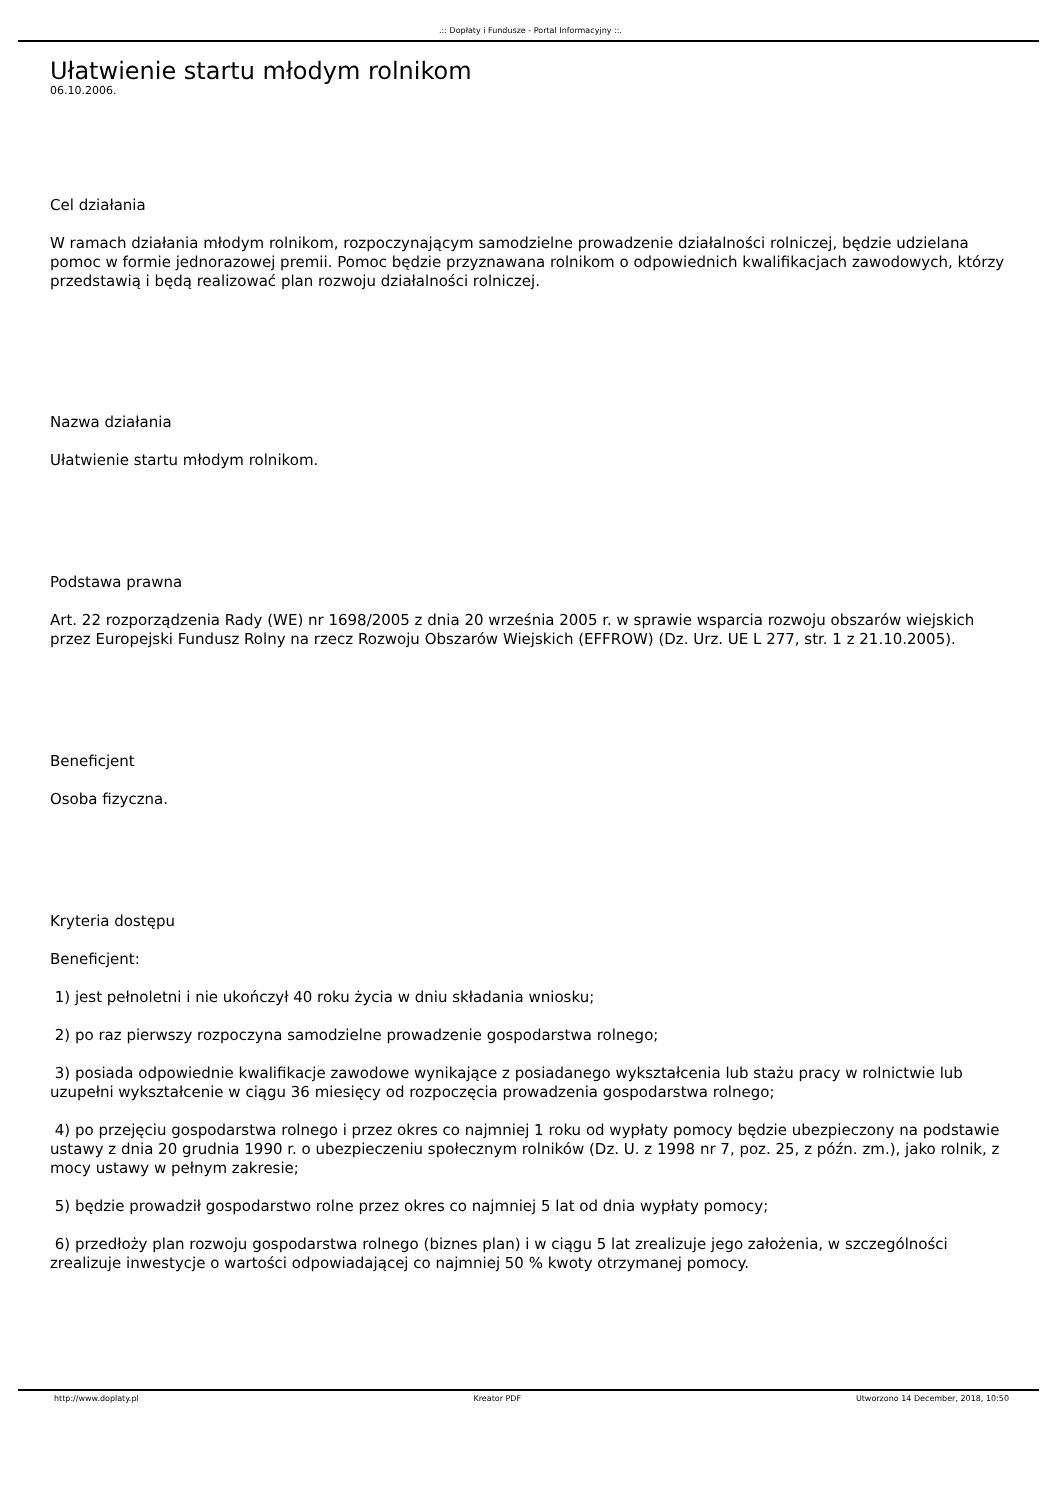.:: Dopłaty i Fundusze - Portal Informacyjny ::.
Ułatwienie startu młodym rolnikom
06.10.2006.
Cel działania
W ramach działania młodym rolnikom, rozpoczynającym samodzielne prowadzenie działalności rolniczej, będzie udzielana pomoc w formie jednorazowej premii. Pomoc będzie przyznawana rolnikom o odpowiednich kwalifikacjach zawodowych, którzy przedstawią i będą realizować plan rozwoju działalności rolniczej.
Nazwa działania
Ułatwienie startu młodym rolnikom.
Podstawa prawna
Art. 22 rozporządzenia Rady (WE) nr 1698/2005 z dnia 20 września 2005 r. w sprawie wsparcia rozwoju obszarów wiejskich przez Europejski Fundusz Rolny na rzecz Rozwoju Obszarów Wiejskich (EFFROW) (Dz. Urz. UE L 277, str. 1 z 21.10.2005).
Beneficjent
Osoba fizyczna.
Kryteria dostępu
Beneficjent:
1) jest pełnoletni i nie ukończył 40 roku życia w dniu składania wniosku;
2) po raz pierwszy rozpoczyna samodzielne prowadzenie gospodarstwa rolnego;
3) posiada odpowiednie kwalifikacje zawodowe wynikające z posiadanego wykształcenia lub stażu pracy w rolnictwie lub uzupełni wykształcenie w ciągu 36 miesięcy od rozpoczęcia prowadzenia gospodarstwa rolnego;
4) po przejęciu gospodarstwa rolnego i przez okres co najmniej 1 roku od wypłaty pomocy będzie ubezpieczony na podstawie ustawy z dnia 20 grudnia 1990 r. o ubezpieczeniu społecznym rolników (Dz. U. z 1998 nr 7, poz. 25, z późn. zm.), jako rolnik, z mocy ustawy w pełnym zakresie;
5) będzie prowadził gospodarstwo rolne przez okres co najmniej 5 lat od dnia wypłaty pomocy;
6) przedłoży plan rozwoju gospodarstwa rolnego (biznes plan) i w ciągu 5 lat zrealizuje jego założenia, w szczególności zrealizuje inwestycje o wartości odpowiadającej co najmniej 50 % kwoty otrzymanej pomocy.
http://www.doplaty.pl Kreator PDF Utworzono 14 December, 2018, 10:50